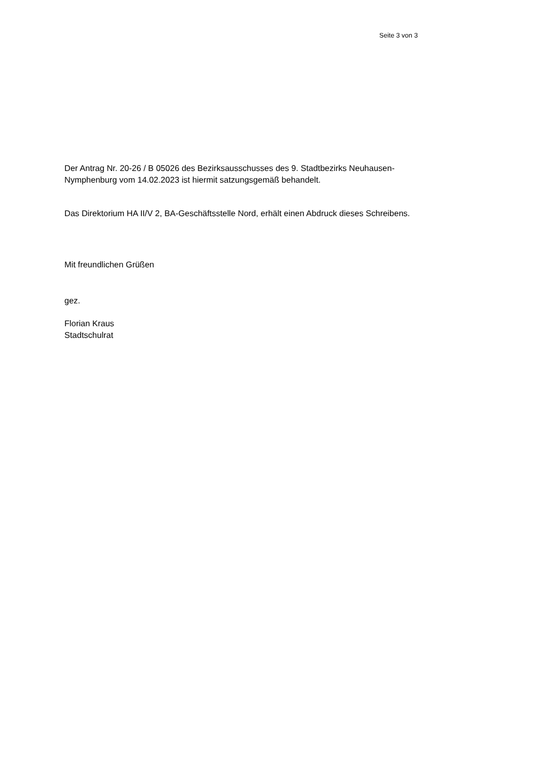Seite 3 von 3
Der Antrag Nr. 20-26 / B 05026 des Bezirksausschusses des 9. Stadtbezirks Neuhausen-
Nymphenburg vom 14.02.2023 ist hiermit satzungsgemäß behandelt.
Das Direktorium HA II/V 2, BA-Geschäftsstelle Nord, erhält einen Abdruck dieses Schreibens.
Mit freundlichen Grüßen
gez.
Florian Kraus
Stadtschulrat